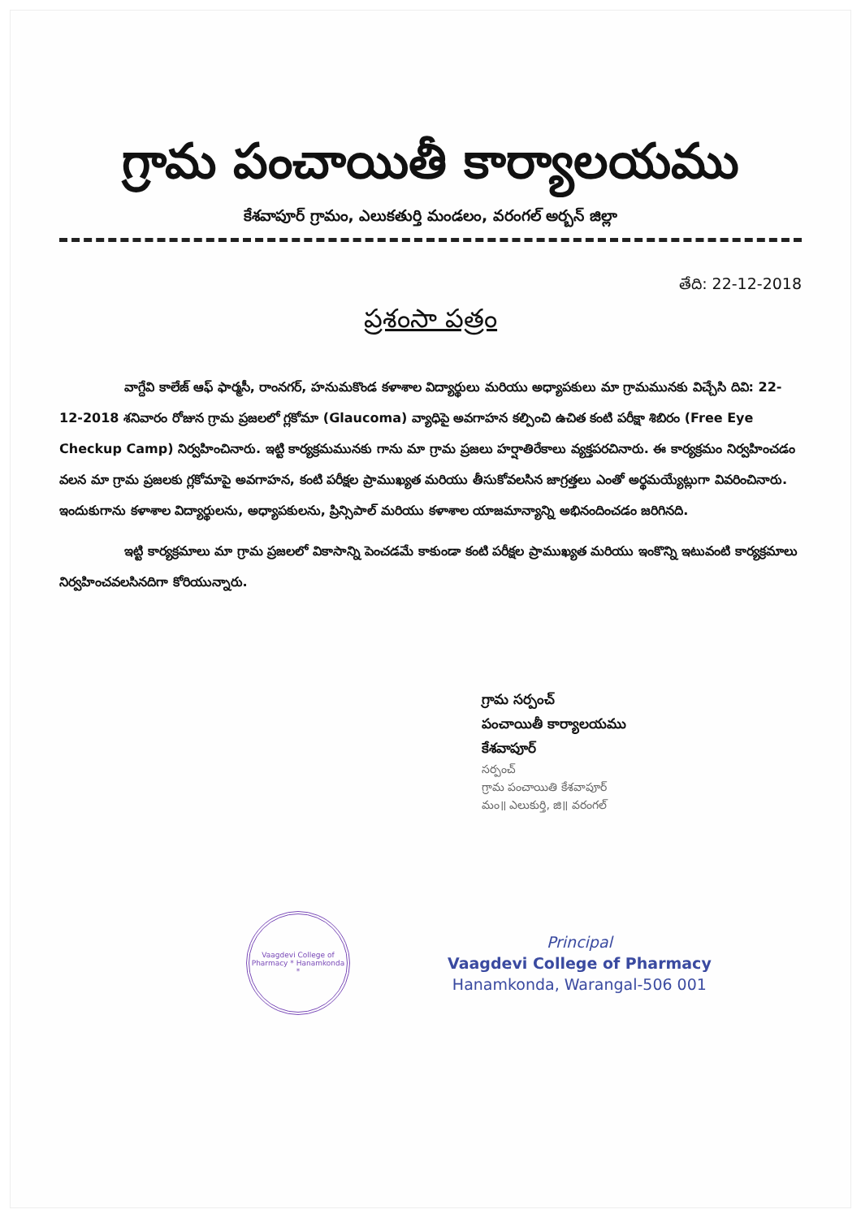గ్రామ పంచాయితీ కార్యాలయము
కేశవాపూర్ గ్రామం, ఎలుకతుర్తి మండలం, వరంగల్ అర్బన్ జిల్లా
తేది: 22-12-2018
ప్రశంసా పత్రం
వాగ్దేవి కాలేజ్ ఆఫ్ ఫార్మసీ, రాంనగర్, హనుమకొండ కళాశాల విద్యార్థులు మరియు అధ్యాపకులు మా గ్రామమునకు విచ్చేసి దివి: 22-12-2018 శనివారం రోజున గ్రామ ప్రజలలో గ్లకోమా (Glaucoma) వ్యాధిపై అవగాహన కల్పించి ఉచిత కంటి పరీక్షా శిబిరం (Free Eye Checkup Camp) నిర్వహించినారు. ఇట్టి కార్యక్రమమునకు గాను మా గ్రామ ప్రజలు హర్షాతిరేకాలు వ్యక్తపరచినారు. ఈ కార్యక్రమం నిర్వహించడం వలన మా గ్రామ ప్రజలకు గ్లకోమాపై అవగాహన, కంటి పరీక్షల ప్రాముఖ్యత మరియు తీసుకోవలసిన జాగ్రత్తలు ఎంతో అర్థమయ్యేట్లుగా వివరించినారు. ఇందుకుగాను కళాశాల విద్యార్థులను, అధ్యాపకులను, ప్రిన్సిపాల్ మరియు కళాశాల యాజమాన్యాన్ని అభినందించడం జరిగినది.
ఇట్టి కార్యక్రమాలు మా గ్రామ ప్రజలలో వికాసాన్ని పెంచడమే కాకుండా కంటి పరీక్షల ప్రాముఖ్యత మరియు ఇంకొన్ని ఇటువంటి కార్యక్రమాలు నిర్వహించవలసినదిగా కోరియున్నారు.
గ్రామ సర్పంచ్
పంచాయితీ కార్యాలయము
కేశవాపూర్
సర్పంచ్
గ్రామ పంచాయితి కేశవాపూర్
మం॥ ఎలుకుర్తి, జి॥ వరంగల్
Vaagdevi College of Pharmacy * Hanamkonda *
Principal
Vaagdevi College of Pharmacy
Hanamkonda, Warangal-506 001